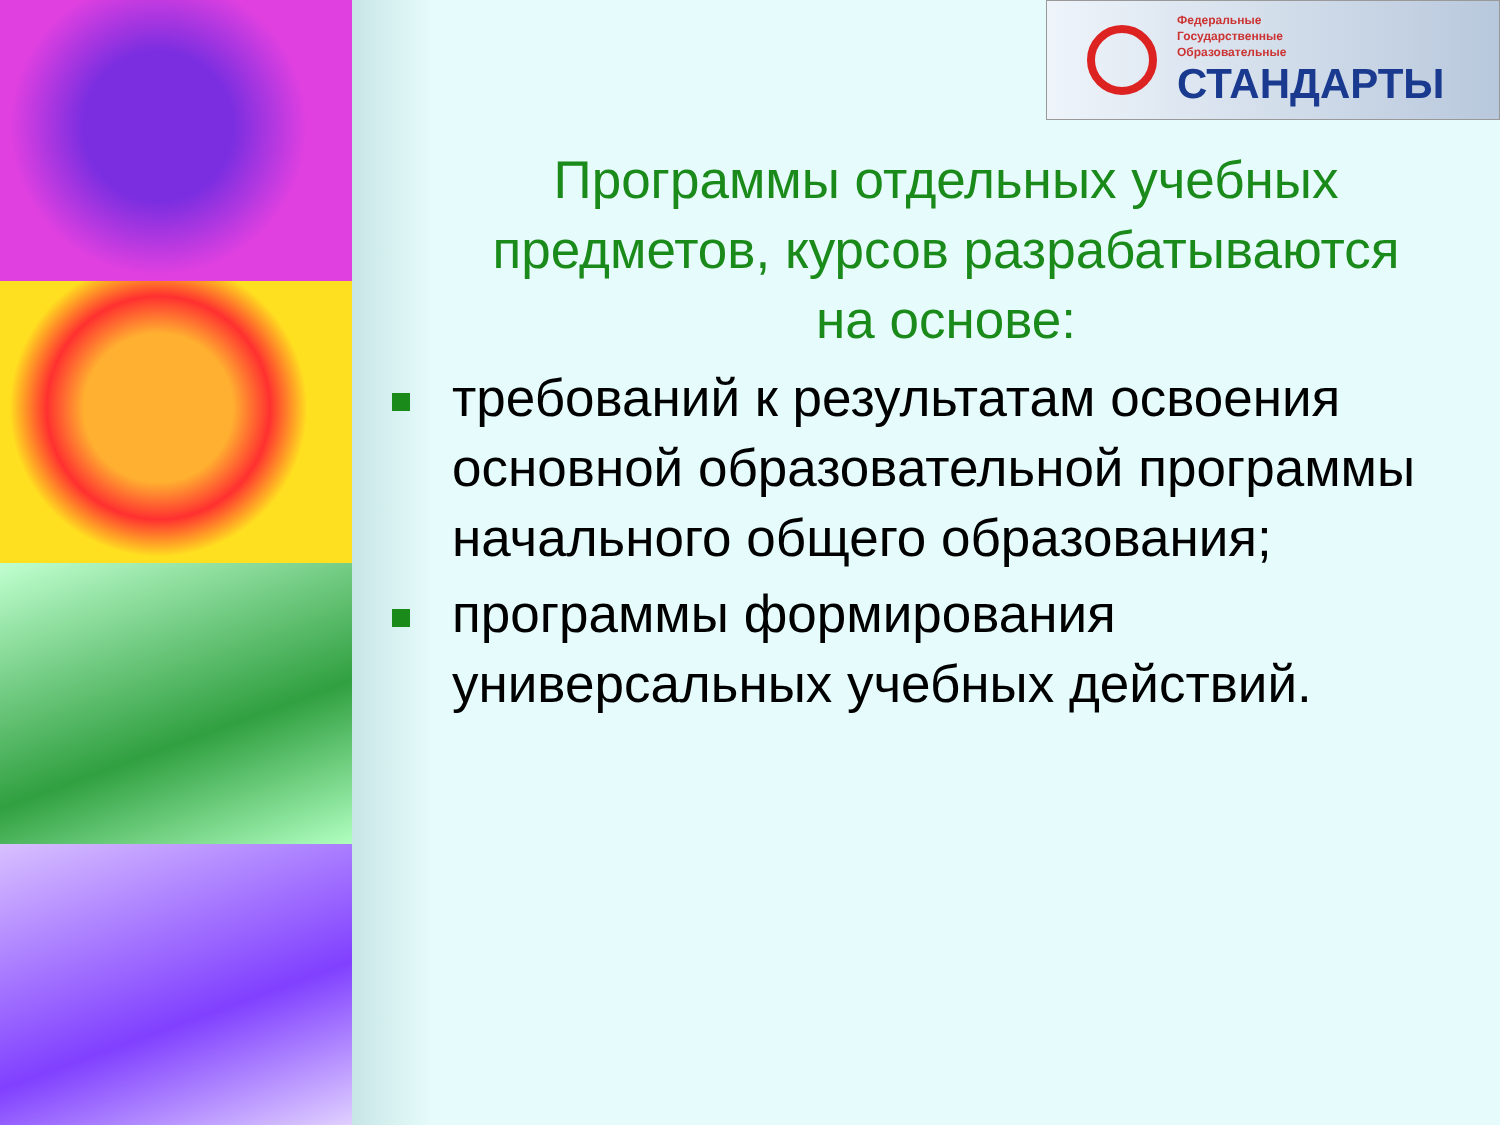Федеральные
Государственные
Образовательные
СТАНДАРТЫ
Программы отдельных учебных предметов, курсов разрабатываются на основе:
требований к результатам освоения основной образовательной программы начального общего образования;
программы формирования универсальных учебных действий.